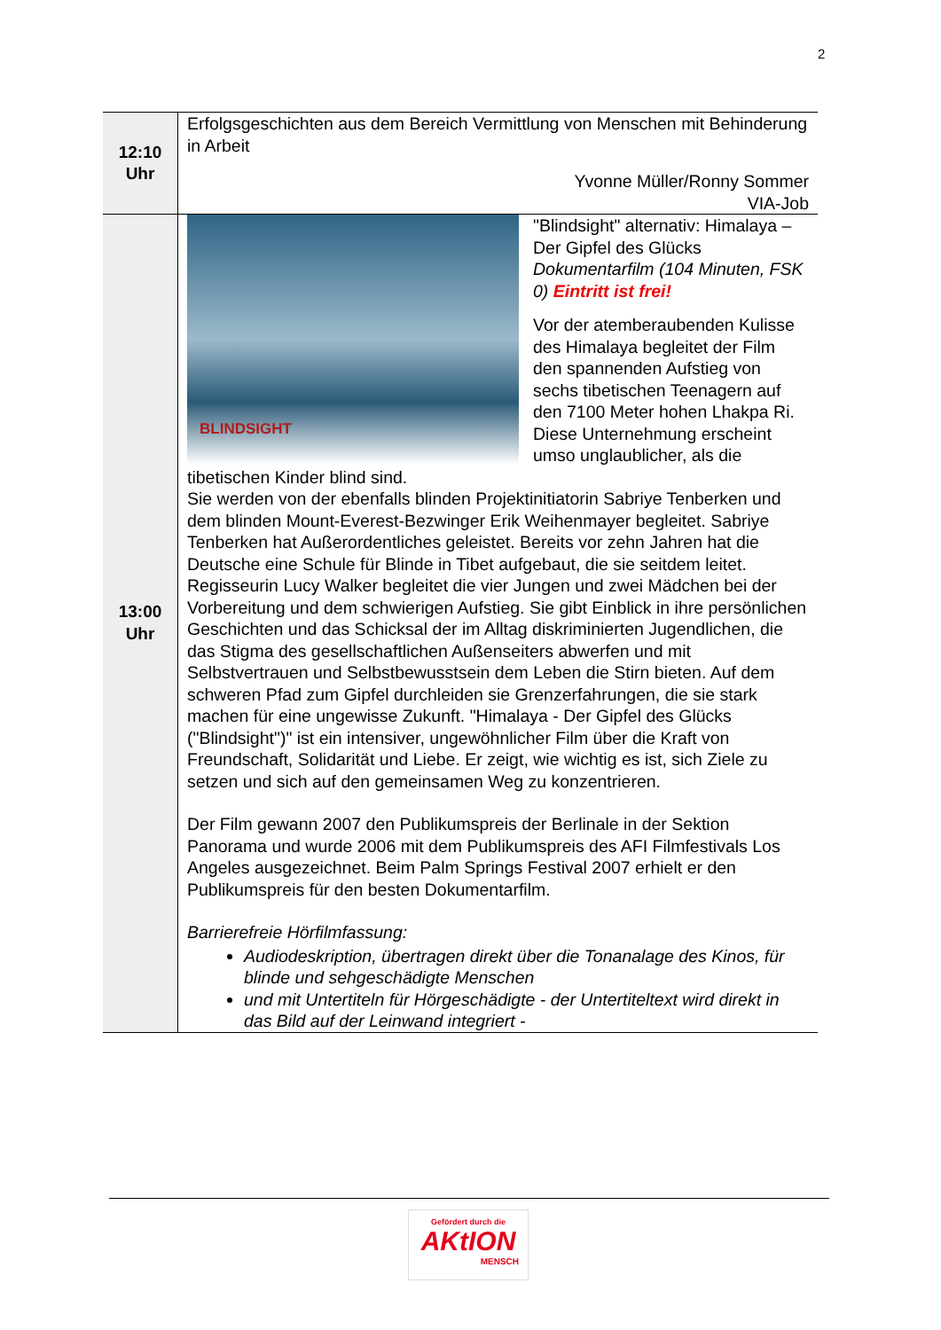2
| 12:10 Uhr | Erfolgsgeschichten aus dem Bereich Vermittlung von Menschen mit Behinderung in Arbeit Yvonne Müller/Ronny Sommer VIA-Job |
| 13:00 Uhr | BLINDSIGHT "Blindsight" alternativ: Himalaya – Der Gipfel des Glücks Dokumentarfilm (104 Minuten, FSK 0) Eintritt ist frei! Vor der atemberaubenden Kulisse des Himalaya begleitet der Film den spannenden Aufstieg von sechs tibetischen Teenagern auf den 7100 Meter hohen Lhakpa Ri. Diese Unternehmung erscheint umso unglaublicher, als die tibetischen Kinder blind sind. Sie werden von der ebenfalls blinden Projektinitiatorin Sabriye Tenberken und dem blinden Mount-Everest-Bezwinger Erik Weihenmayer begleitet. Sabriye Tenberken hat Außerordentliches geleistet. Bereits vor zehn Jahren hat die Deutsche eine Schule für Blinde in Tibet aufgebaut, die sie seitdem leitet. Regisseurin Lucy Walker begleitet die vier Jungen und zwei Mädchen bei der Vorbereitung und dem schwierigen Aufstieg. Sie gibt Einblick in ihre persönlichen Geschichten und das Schicksal der im Alltag diskriminierten Jugendlichen, die das Stigma des gesellschaftlichen Außenseiters abwerfen und mit Selbstvertrauen und Selbstbewusstsein dem Leben die Stirn bieten. Auf dem schweren Pfad zum Gipfel durchleiden sie Grenzerfahrungen, die sie stark machen für eine ungewisse Zukunft. "Himalaya - Der Gipfel des Glücks ("Blindsight")" ist ein intensiver, ungewöhnlicher Film über die Kraft von Freundschaft, Solidarität und Liebe. Er zeigt, wie wichtig es ist, sich Ziele zu setzen und sich auf den gemeinsamen Weg zu konzentrieren. Der Film gewann 2007 den Publikumspreis der Berlinale in der Sektion Panorama und wurde 2006 mit dem Publikumspreis des AFI Filmfestivals Los Angeles ausgezeichnet. Beim Palm Springs Festival 2007 erhielt er den Publikumspreis für den besten Dokumentarfilm. Barrierefreie Hörfilmfassung: Audiodeskription, übertragen direkt über die Tonanalage des Kinos, für blinde und sehgeschädigte Menschen und mit Untertiteln für Hörgeschädigte - der Untertiteltext wird direkt in das Bild auf der Leinwand integriert - |
Gefördert durch die
AKtION
MENSCH